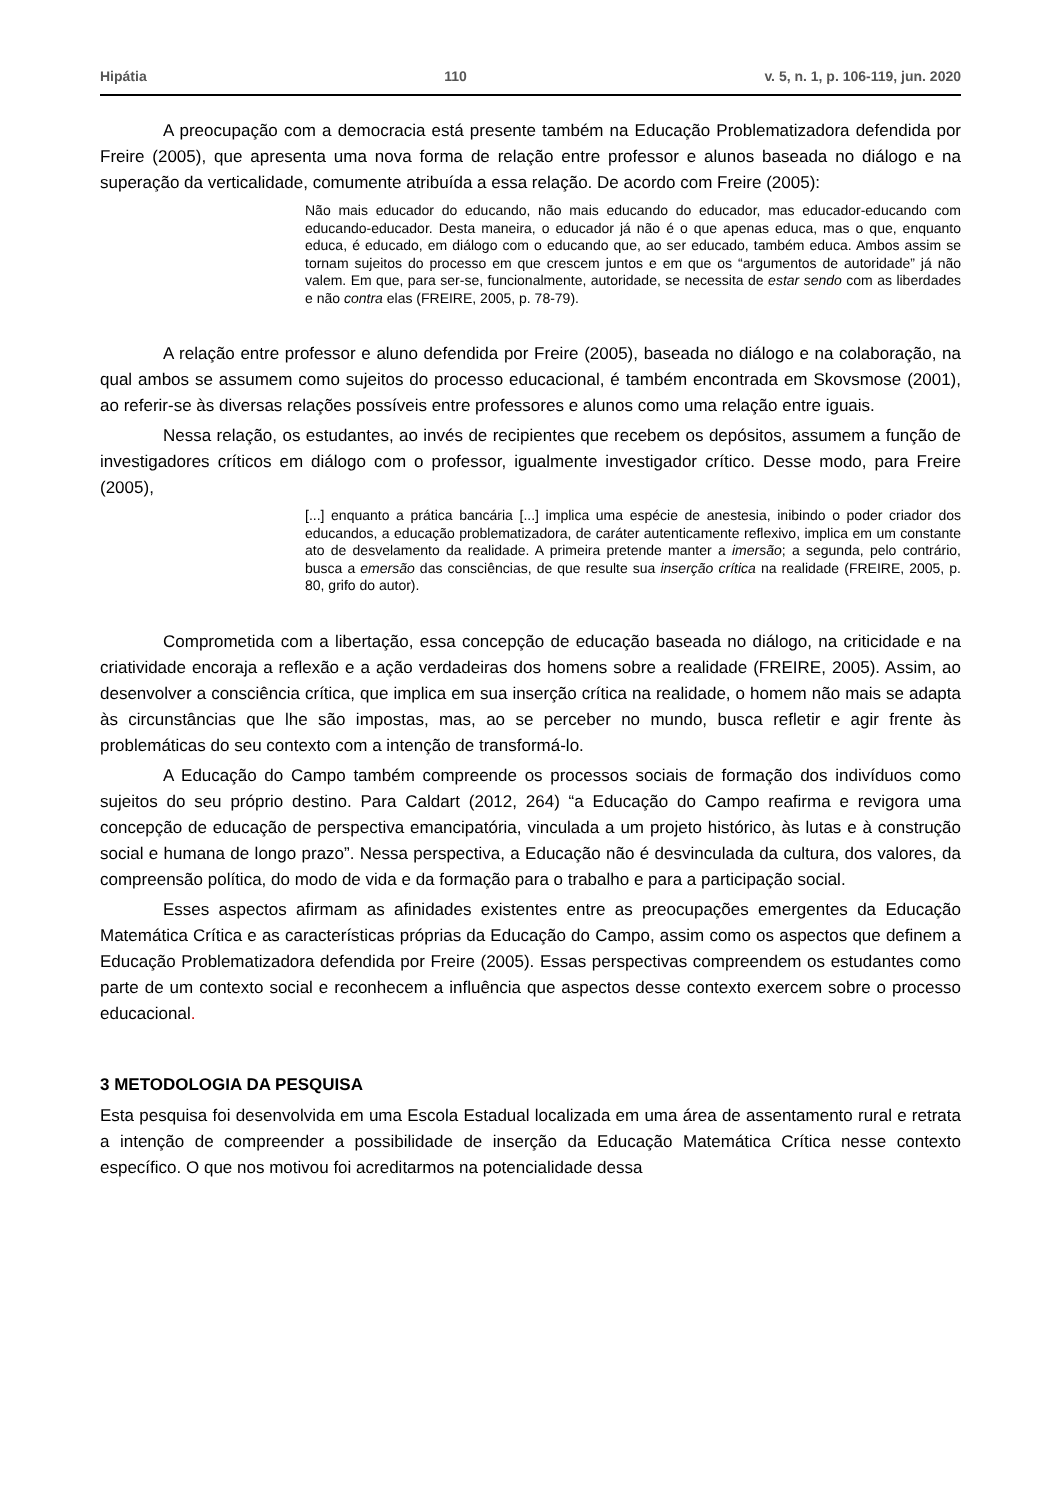Hipátia 110 v. 5, n. 1, p. 106-119, jun. 2020
A preocupação com a democracia está presente também na Educação Problematizadora defendida por Freire (2005), que apresenta uma nova forma de relação entre professor e alunos baseada no diálogo e na superação da verticalidade, comumente atribuída a essa relação. De acordo com Freire (2005):
Não mais educador do educando, não mais educando do educador, mas educador-educando com educando-educador. Desta maneira, o educador já não é o que apenas educa, mas o que, enquanto educa, é educado, em diálogo com o educando que, ao ser educado, também educa. Ambos assim se tornam sujeitos do processo em que crescem juntos e em que os “argumentos de autoridade” já não valem. Em que, para ser-se, funcionalmente, autoridade, se necessita de estar sendo com as liberdades e não contra elas (FREIRE, 2005, p. 78-79).
A relação entre professor e aluno defendida por Freire (2005), baseada no diálogo e na colaboração, na qual ambos se assumem como sujeitos do processo educacional, é também encontrada em Skovsmose (2001), ao referir-se às diversas relações possíveis entre professores e alunos como uma relação entre iguais.
Nessa relação, os estudantes, ao invés de recipientes que recebem os depósitos, assumem a função de investigadores críticos em diálogo com o professor, igualmente investigador crítico. Desse modo, para Freire (2005),
[...] enquanto a prática bancária [...] implica uma espécie de anestesia, inibindo o poder criador dos educandos, a educação problematizadora, de caráter autenticamente reflexivo, implica em um constante ato de desvelamento da realidade. A primeira pretende manter a imersão; a segunda, pelo contrário, busca a emersão das consciências, de que resulte sua inserção crítica na realidade (FREIRE, 2005, p. 80, grifo do autor).
Comprometida com a libertação, essa concepção de educação baseada no diálogo, na criticidade e na criatividade encoraja a reflexão e a ação verdadeiras dos homens sobre a realidade (FREIRE, 2005). Assim, ao desenvolver a consciência crítica, que implica em sua inserção crítica na realidade, o homem não mais se adapta às circunstâncias que lhe são impostas, mas, ao se perceber no mundo, busca refletir e agir frente às problemáticas do seu contexto com a intenção de transformá-lo.
A Educação do Campo também compreende os processos sociais de formação dos indivíduos como sujeitos do seu próprio destino. Para Caldart (2012, 264) “a Educação do Campo reafirma e revigora uma concepção de educação de perspectiva emancipatória, vinculada a um projeto histórico, às lutas e à construção social e humana de longo prazo”. Nessa perspectiva, a Educação não é desvinculada da cultura, dos valores, da compreensão política, do modo de vida e da formação para o trabalho e para a participação social.
Esses aspectos afirmam as afinidades existentes entre as preocupações emergentes da Educação Matemática Crítica e as características próprias da Educação do Campo, assim como os aspectos que definem a Educação Problematizadora defendida por Freire (2005). Essas perspectivas compreendem os estudantes como parte de um contexto social e reconhecem a influência que aspectos desse contexto exercem sobre o processo educacional.
3 METODOLOGIA DA PESQUISA
Esta pesquisa foi desenvolvida em uma Escola Estadual localizada em uma área de assentamento rural e retrata a intenção de compreender a possibilidade de inserção da Educação Matemática Crítica nesse contexto específico. O que nos motivou foi acreditarmos na potencialidade dessa